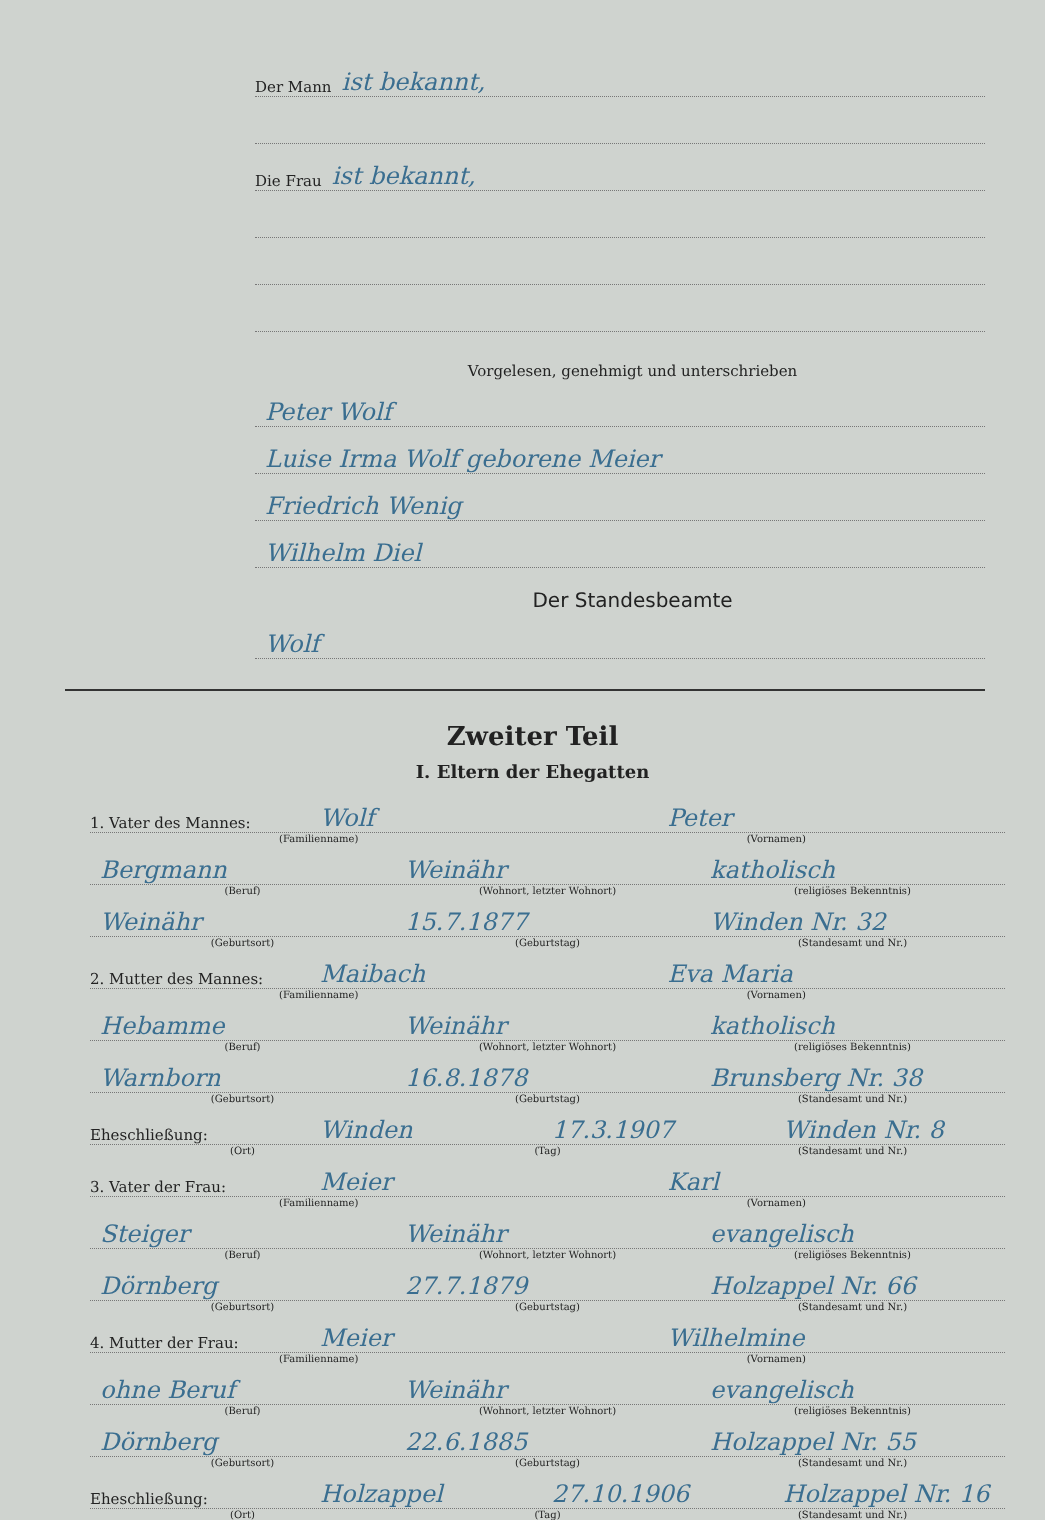Der Mann ist bekannt,
Die Frau ist bekannt,
Vorgelesen, genehmigt und unterschrieben
Peter Wolf
Luise Irma Wolf geborene Meier
Friedrich Wenig
Wilhelm Diel
Der Standesbeamte
Wolf
Zweiter Teil
I. Eltern der Ehegatten
1. Vater des Mannes: Wolf Peter
(Familienname) (Vornamen)
Bergmann Weinähr katholisch
(Beruf) (Wohnort, letzter Wohnort) (religiöses Bekenntnis)
Weinähr 15.7.1877 Winden Nr. 32
(Geburtsort) (Geburtstag) (Standesamt und Nr.)
2. Mutter des Mannes: Maibach Eva Maria
(Familienname) (Vornamen)
Hebamme Weinähr katholisch
(Beruf) (Wohnort, letzter Wohnort) (religiöses Bekenntnis)
Warnborn 16.8.1878 Brunsberg Nr. 38
(Geburtsort) (Geburtstag) (Standesamt und Nr.)
Eheschließung: Winden 17.3.1907 Winden Nr. 8
(Ort) (Tag) (Standesamt und Nr.)
3. Vater der Frau: Meier Karl
(Familienname) (Vornamen)
Steiger Weinähr evangelisch
(Beruf) (Wohnort, letzter Wohnort) (religiöses Bekenntnis)
Dörnberg 27.7.1879 Holzappel Nr. 66
(Geburtsort) (Geburtstag) (Standesamt und Nr.)
4. Mutter der Frau: Meier Wilhelmine
(Familienname) (Vornamen)
ohne Beruf Weinähr evangelisch
(Beruf) (Wohnort, letzter Wohnort) (religiöses Bekenntnis)
Dörnberg 22.6.1885 Holzappel Nr. 55
(Geburtsort) (Geburtstag) (Standesamt und Nr.)
Eheschließung: Holzappel 27.10.1906 Holzappel Nr. 16
(Ort) (Tag) (Standesamt und Nr.)